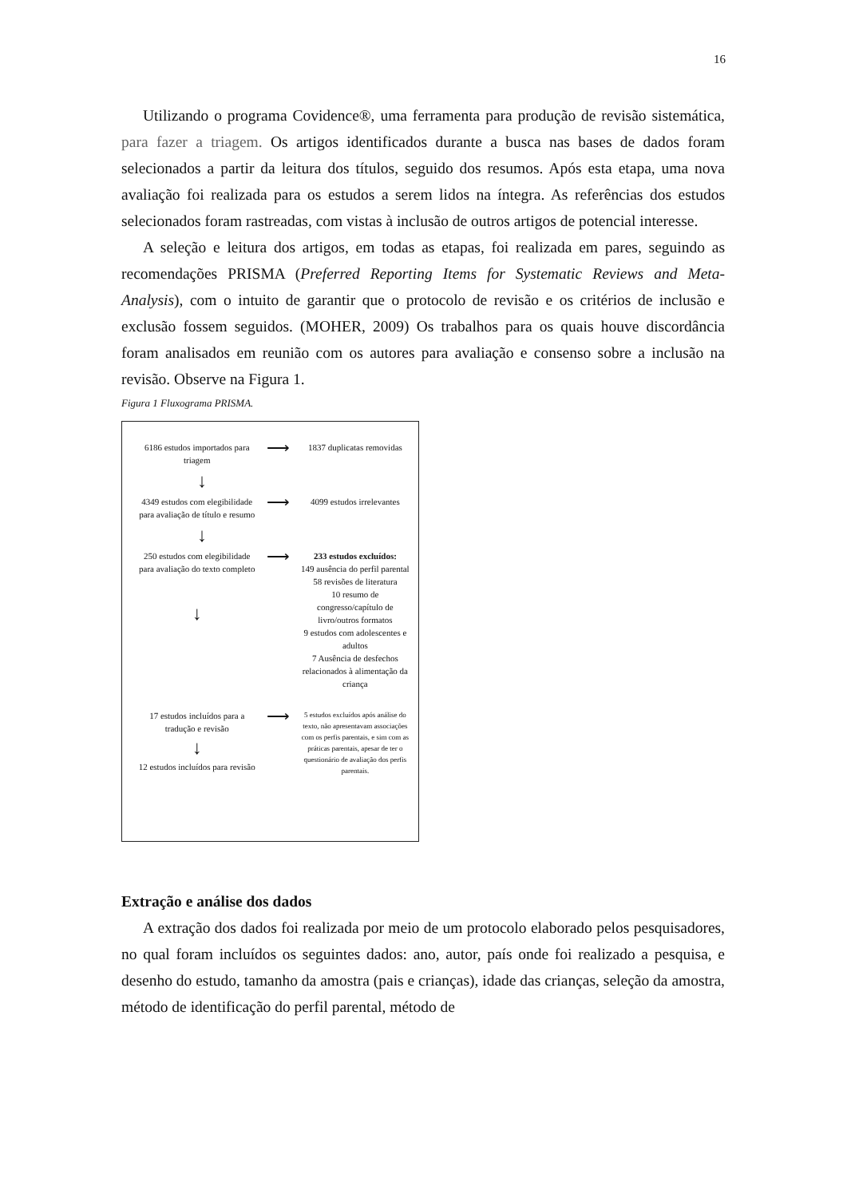16
Utilizando o programa Covidence®, uma ferramenta para produção de revisão sistemática, para fazer a triagem. Os artigos identificados durante a busca nas bases de dados foram selecionados a partir da leitura dos títulos, seguido dos resumos. Após esta etapa, uma nova avaliação foi realizada para os estudos a serem lidos na íntegra. As referências dos estudos selecionados foram rastreadas, com vistas à inclusão de outros artigos de potencial interesse.
A seleção e leitura dos artigos, em todas as etapas, foi realizada em pares, seguindo as recomendações PRISMA (Preferred Reporting Items for Systematic Reviews and Meta-Analysis), com o intuito de garantir que o protocolo de revisão e os critérios de inclusão e exclusão fossem seguidos. (MOHER, 2009) Os trabalhos para os quais houve discordância foram analisados em reunião com os autores para avaliação e consenso sobre a inclusão na revisão. Observe na Figura 1.
Figura 1 Fluxograma PRISMA.
6186 estudos importados para triagem
⟶
1837 duplicatas removidas
↓
4349 estudos com elegibilidade para avaliação de título e resumo
⟶
4099 estudos irrelevantes
↓
250 estudos com elegibilidade para avaliação do texto completo
↓
⟶
233 estudos excluídos:
149 ausência do perfil parental
58 revisões de literatura
10 resumo de congresso/capítulo de livro/outros formatos
9 estudos com adolescentes e adultos
7 Ausência de desfechos relacionados à alimentação da criança
17 estudos incluídos para a tradução e revisão
↓
12 estudos incluídos para revisão
⟶
5 estudos excluídos após análise do texto, não apresentavam associações com os perfis parentais, e sim com as práticas parentais, apesar de ter o questionário de avaliação dos perfis parentais.
Extração e análise dos dados
A extração dos dados foi realizada por meio de um protocolo elaborado pelos pesquisadores, no qual foram incluídos os seguintes dados: ano, autor, país onde foi realizado a pesquisa, e desenho do estudo, tamanho da amostra (pais e crianças), idade das crianças, seleção da amostra, método de identificação do perfil parental, método de